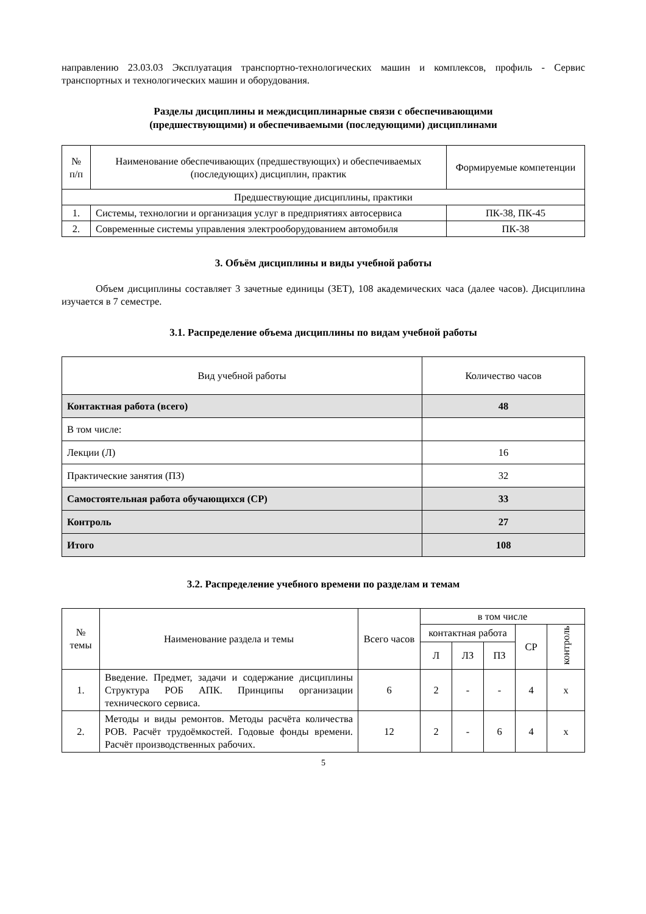направлению 23.03.03 Эксплуатация транспортно-технологических машин и комплексов, профиль - Сервис транспортных и технологических машин и оборудования.
Разделы дисциплины и междисциплинарные связи с обеспечивающими
(предшествующими) и обеспечиваемыми (последующими) дисциплинами
| № п/п | Наименование обеспечивающих (предшествующих) и обеспечиваемых (последующих) дисциплин, практик | Формируемые компетенции |
| --- | --- | --- |
| Предшествующие дисциплины, практики | | |
| 1. | Системы, технологии и организация услуг в предприятиях автосервиса | ПК-38, ПК-45 |
| 2. | Современные системы управления электрооборудованием автомобиля | ПК-38 |
3. Объём дисциплины и виды учебной работы
Объем дисциплины составляет 3 зачетные единицы (ЗЕТ), 108 академических часа (далее часов). Дисциплина изучается в 7 семестре.
3.1. Распределение объема дисциплины по видам учебной работы
| Вид учебной работы | Количество часов |
| --- | --- |
| Контактная работа (всего) | 48 |
| В том числе: | |
| Лекции (Л) | 16 |
| Практические занятия (ПЗ) | 32 |
| Самостоятельная работа обучающихся (СР) | 33 |
| Контроль | 27 |
| Итого | 108 |
3.2. Распределение учебного времени по разделам и темам
| № темы | Наименование раздела и темы | Всего часов | в том числе | | | | |
| --- | --- | --- | --- | --- | --- | --- | --- |
| | | | контактная работа | | | СР | контроль |
| | | | Л | ЛЗ | ПЗ | | |
| 1. | Введение. Предмет, задачи и содержание дисциплины Структура РОБ АПК. Принципы организации технического сервиса. | 6 | 2 | - | - | 4 | х |
| 2. | Методы и виды ремонтов. Методы расчёта количества РОВ. Расчёт трудоёмкостей. Годовые фонды времени. Расчёт производственных рабочих. | 12 | 2 | - | 6 | 4 | х |
5